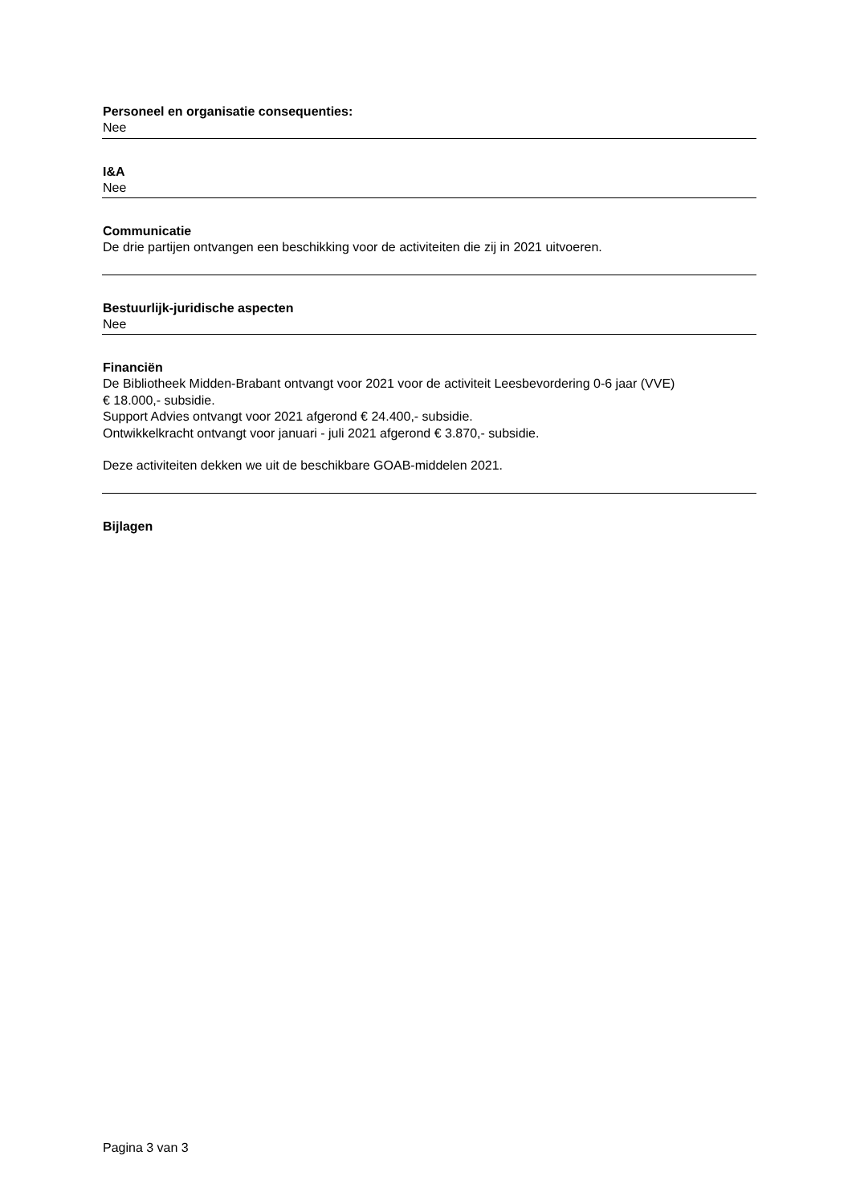Personeel en organisatie consequenties:
Nee
I&A
Nee
Communicatie
De drie partijen ontvangen een beschikking voor de activiteiten die zij in 2021 uitvoeren.
Bestuurlijk-juridische aspecten
Nee
Financiën
De Bibliotheek Midden-Brabant ontvangt voor 2021 voor de activiteit Leesbevordering 0-6 jaar (VVE)
€ 18.000,- subsidie.
Support Advies ontvangt voor 2021 afgerond € 24.400,- subsidie.
Ontwikkelkracht ontvangt voor januari - juli 2021 afgerond € 3.870,- subsidie.
Deze activiteiten dekken we uit de beschikbare GOAB-middelen 2021.
Bijlagen
Pagina 3 van 3